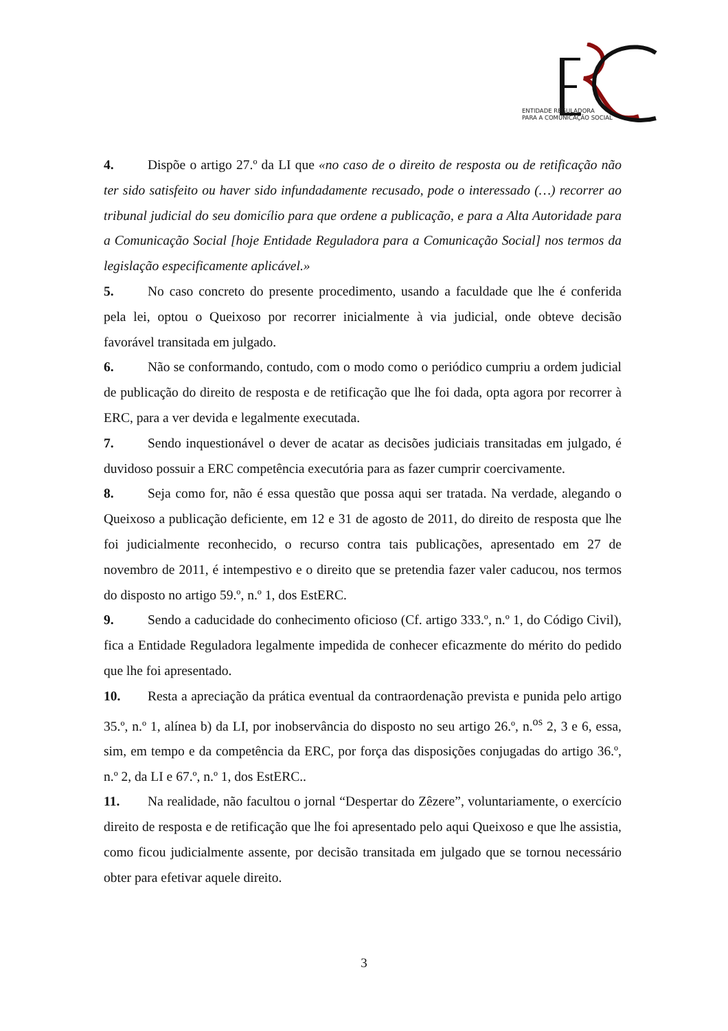ENTIDADE REGULADORA
PARA A COMUNICAÇÃO SOCIAL
4. Dispõe o artigo 27.º da LI que «no caso de o direito de resposta ou de retificação não ter sido satisfeito ou haver sido infundadamente recusado, pode o interessado (…) recorrer ao tribunal judicial do seu domicílio para que ordene a publicação, e para a Alta Autoridade para a Comunicação Social [hoje Entidade Reguladora para a Comunicação Social] nos termos da legislação especificamente aplicável.»
5. No caso concreto do presente procedimento, usando a faculdade que lhe é conferida pela lei, optou o Queixoso por recorrer inicialmente à via judicial, onde obteve decisão favorável transitada em julgado.
6. Não se conformando, contudo, com o modo como o periódico cumpriu a ordem judicial de publicação do direito de resposta e de retificação que lhe foi dada, opta agora por recorrer à ERC, para a ver devida e legalmente executada.
7. Sendo inquestionável o dever de acatar as decisões judiciais transitadas em julgado, é duvidoso possuir a ERC competência executória para as fazer cumprir coercivamente.
8. Seja como for, não é essa questão que possa aqui ser tratada. Na verdade, alegando o Queixoso a publicação deficiente, em 12 e 31 de agosto de 2011, do direito de resposta que lhe foi judicialmente reconhecido, o recurso contra tais publicações, apresentado em 27 de novembro de 2011, é intempestivo e o direito que se pretendia fazer valer caducou, nos termos do disposto no artigo 59.º, n.º 1, dos EstERC.
9. Sendo a caducidade do conhecimento oficioso (Cf. artigo 333.º, n.º 1, do Código Civil), fica a Entidade Reguladora legalmente impedida de conhecer eficazmente do mérito do pedido que lhe foi apresentado.
10. Resta a apreciação da prática eventual da contraordenação prevista e punida pelo artigo 35.º, n.º 1, alínea b) da LI, por inobservância do disposto no seu artigo 26.º, n.<sup>os</sup> 2, 3 e 6, essa, sim, em tempo e da competência da ERC, por força das disposições conjugadas do artigo 36.º, n.º 2, da LI e 67.º, n.º 1, dos EstERC..
11. Na realidade, não facultou o jornal “Despertar do Zêzere”, voluntariamente, o exercício direito de resposta e de retificação que lhe foi apresentado pelo aqui Queixoso e que lhe assistia, como ficou judicialmente assente, por decisão transitada em julgado que se tornou necessário obter para efetivar aquele direito.
3